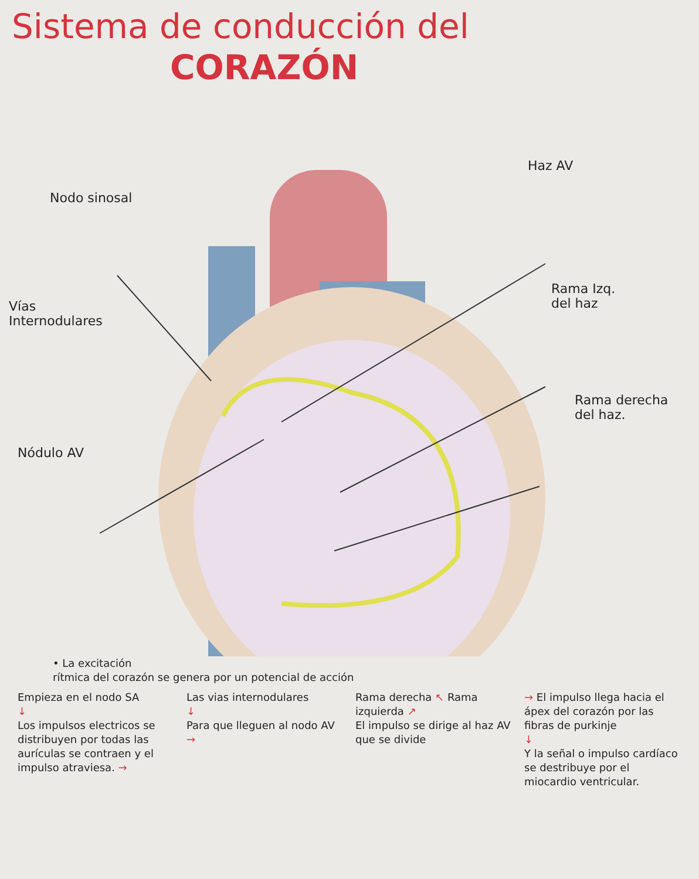Sistema de conducción del
CORAZÓN
Haz AV
Nodo sinosal
Rama Izq.
del haz
Vías
Internodulares
Rama derecha
del haz.
Nódulo AV
• La excitación
rítmica del corazón se genera por un potencial de acción
Empieza en el nodo SA
↓
Los impulsos electricos se distribuyen por todas las aurículas se contraen y el impulso atraviesa. →
Las vias internodulares
↓
Para que lleguen al nodo AV →
Rama derecha ↖ Rama izquierda ↗
El impulso se dirige al haz AV que se divide
→ El impulso llega hacia el ápex del corazón por las fibras de purkinje
↓
Y la señal o impulso cardíaco se destribuye por el miocardio ventricular.